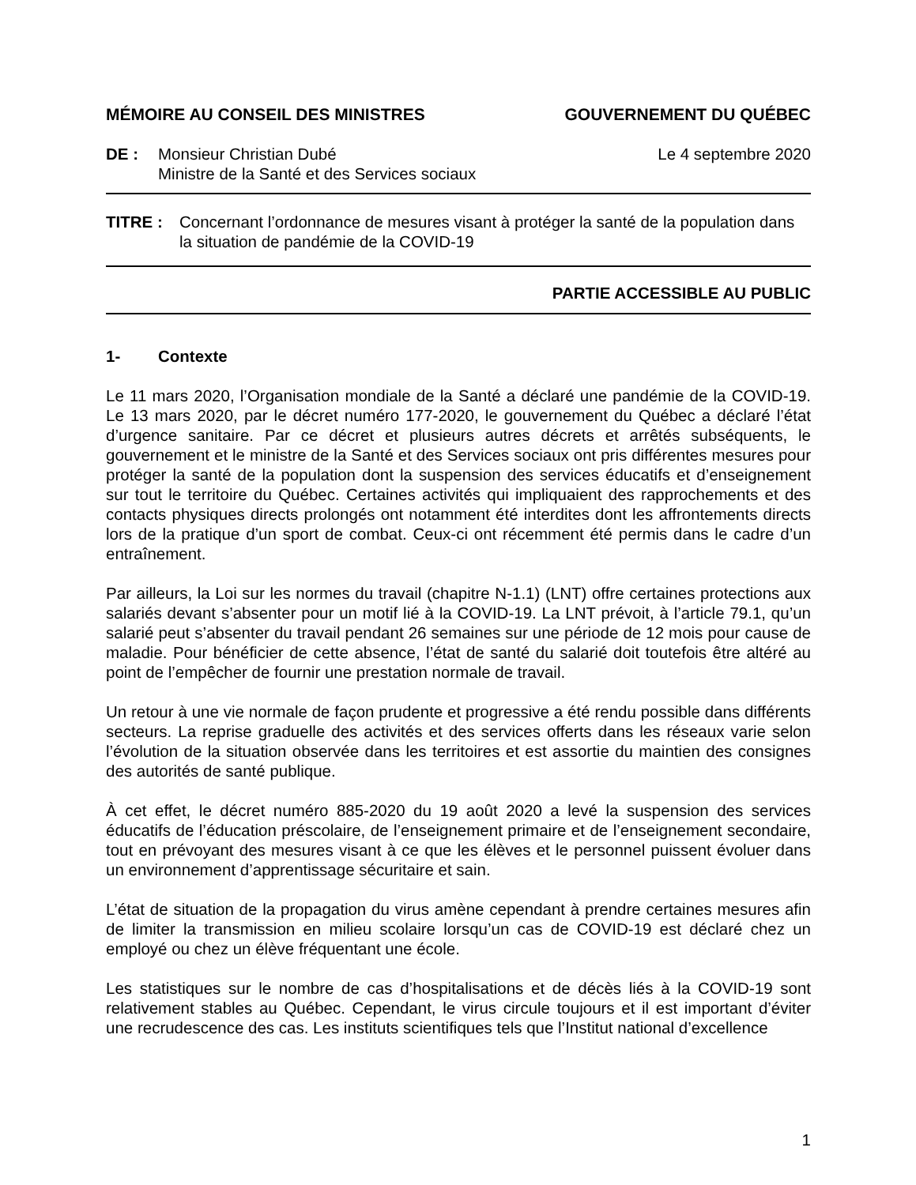MÉMOIRE AU CONSEIL DES MINISTRES GOUVERNEMENT DU QUÉBEC
DE : Monsieur Christian Dubé
Ministre de la Santé et des Services sociaux
Le 4 septembre 2020
TITRE : Concernant l’ordonnance de mesures visant à protéger la santé de la population dans la situation de pandémie de la COVID-19
PARTIE ACCESSIBLE AU PUBLIC
1- Contexte
Le 11 mars 2020, l’Organisation mondiale de la Santé a déclaré une pandémie de la COVID-19. Le 13 mars 2020, par le décret numéro 177-2020, le gouvernement du Québec a déclaré l’état d’urgence sanitaire. Par ce décret et plusieurs autres décrets et arrêtés subséquents, le gouvernement et le ministre de la Santé et des Services sociaux ont pris différentes mesures pour protéger la santé de la population dont la suspension des services éducatifs et d’enseignement sur tout le territoire du Québec. Certaines activités qui impliquaient des rapprochements et des contacts physiques directs prolongés ont notamment été interdites dont les affrontements directs lors de la pratique d’un sport de combat. Ceux-ci ont récemment été permis dans le cadre d’un entraînement.
Par ailleurs, la Loi sur les normes du travail (chapitre N-1.1) (LNT) offre certaines protections aux salariés devant s’absenter pour un motif lié à la COVID-19. La LNT prévoit, à l’article 79.1, qu’un salarié peut s’absenter du travail pendant 26 semaines sur une période de 12 mois pour cause de maladie. Pour bénéficier de cette absence, l’état de santé du salarié doit toutefois être altéré au point de l’empêcher de fournir une prestation normale de travail.
Un retour à une vie normale de façon prudente et progressive a été rendu possible dans différents secteurs. La reprise graduelle des activités et des services offerts dans les réseaux varie selon l’évolution de la situation observée dans les territoires et est assortie du maintien des consignes des autorités de santé publique.
À cet effet, le décret numéro 885-2020 du 19 août 2020 a levé la suspension des services éducatifs de l’éducation préscolaire, de l’enseignement primaire et de l’enseignement secondaire, tout en prévoyant des mesures visant à ce que les élèves et le personnel puissent évoluer dans un environnement d’apprentissage sécuritaire et sain.
L’état de situation de la propagation du virus amène cependant à prendre certaines mesures afin de limiter la transmission en milieu scolaire lorsqu’un cas de COVID-19 est déclaré chez un employé ou chez un élève fréquentant une école.
Les statistiques sur le nombre de cas d’hospitalisations et de décès liés à la COVID-19 sont relativement stables au Québec. Cependant, le virus circule toujours et il est important d’éviter une recrudescence des cas. Les instituts scientifiques tels que l’Institut national d’excellence
1